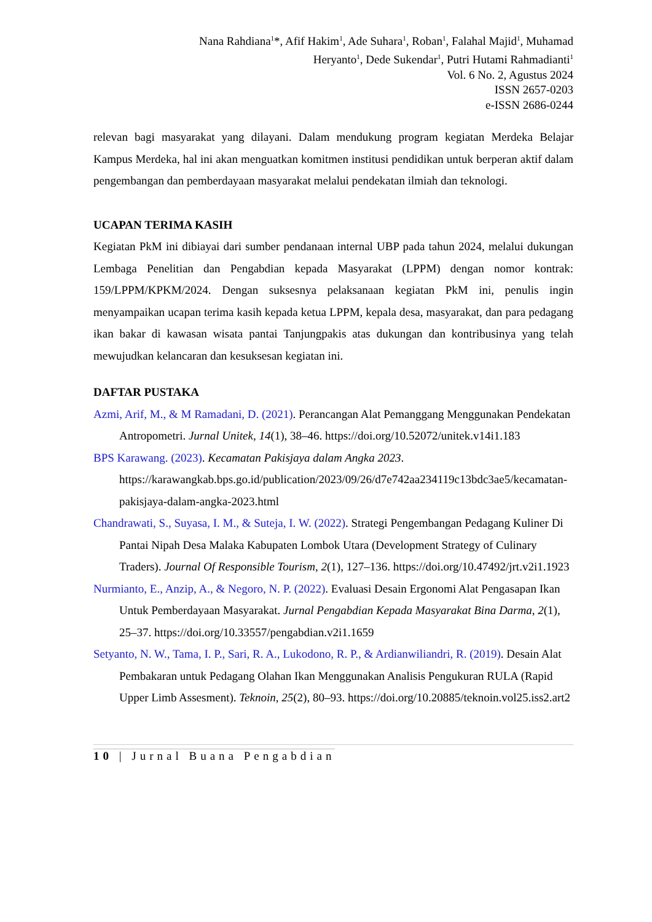Nana Rahdiana<sup>1</sup>*, Afif Hakim<sup>1</sup>, Ade Suhara<sup>1</sup>, Roban<sup>1</sup>, Falahal Majid<sup>1</sup>, Muhamad
Heryanto<sup>1</sup>, Dede Sukendar<sup>1</sup>, Putri Hutami Rahmadianti<sup>1</sup>
Vol. 6 No. 2, Agustus 2024
ISSN 2657-0203
e-ISSN 2686-0244
relevan bagi masyarakat yang dilayani. Dalam mendukung program kegiatan Merdeka Belajar Kampus Merdeka, hal ini akan menguatkan komitmen institusi pendidikan untuk berperan aktif dalam pengembangan dan pemberdayaan masyarakat melalui pendekatan ilmiah dan teknologi.
UCAPAN TERIMA KASIH
Kegiatan PkM ini dibiayai dari sumber pendanaan internal UBP pada tahun 2024, melalui dukungan Lembaga Penelitian dan Pengabdian kepada Masyarakat (LPPM) dengan nomor kontrak: 159/LPPM/KPKM/2024. Dengan suksesnya pelaksanaan kegiatan PkM ini, penulis ingin menyampaikan ucapan terima kasih kepada ketua LPPM, kepala desa, masyarakat, dan para pedagang ikan bakar di kawasan wisata pantai Tanjungpakis atas dukungan dan kontribusinya yang telah mewujudkan kelancaran dan kesuksesan kegiatan ini.
DAFTAR PUSTAKA
Azmi, Arif, M., & M Ramadani, D. (2021). Perancangan Alat Pemanggang Menggunakan Pendekatan Antropometri. Jurnal Unitek, 14(1), 38–46. https://doi.org/10.52072/unitek.v14i1.183
BPS Karawang. (2023). Kecamatan Pakisjaya dalam Angka 2023. https://karawangkab.bps.go.id/publication/2023/09/26/d7e742aa234119c13bdc3ae5/kecamatan-pakisjaya-dalam-angka-2023.html
Chandrawati, S., Suyasa, I. M., & Suteja, I. W. (2022). Strategi Pengembangan Pedagang Kuliner Di Pantai Nipah Desa Malaka Kabupaten Lombok Utara (Development Strategy of Culinary Traders). Journal Of Responsible Tourism, 2(1), 127–136. https://doi.org/10.47492/jrt.v2i1.1923
Nurmianto, E., Anzip, A., & Negoro, N. P. (2022). Evaluasi Desain Ergonomi Alat Pengasapan Ikan Untuk Pemberdayaan Masyarakat. Jurnal Pengabdian Kepada Masyarakat Bina Darma, 2(1), 25–37. https://doi.org/10.33557/pengabdian.v2i1.1659
Setyanto, N. W., Tama, I. P., Sari, R. A., Lukodono, R. P., & Ardianwiliandri, R. (2019). Desain Alat Pembakaran untuk Pedagang Olahan Ikan Menggunakan Analisis Pengukuran RULA (Rapid Upper Limb Assesment). Teknoin, 25(2), 80–93. https://doi.org/10.20885/teknoin.vol25.iss2.art2
10 | Jurnal Buana Pengabdian